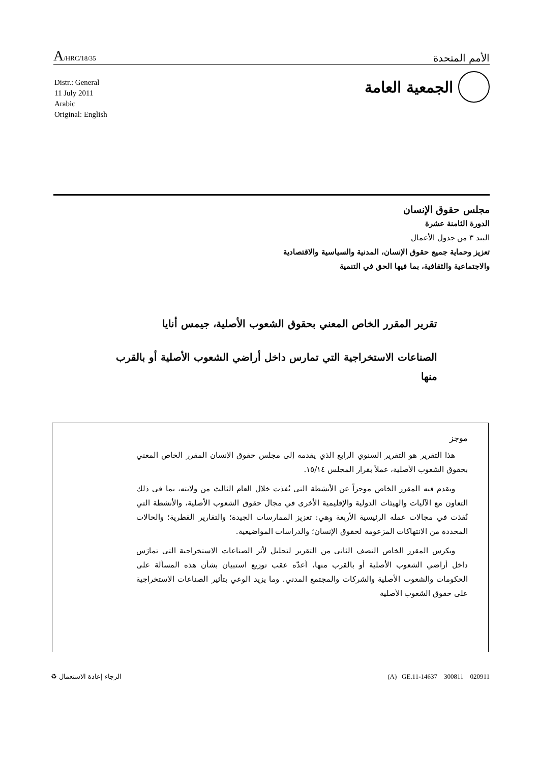A/HRC/18/35 الأمم المتحدة
الجمعية العامة
Distr.: General
11 July 2011
Arabic
Original: English
مجلس حقوق الإنسان
الدورة الثامنة عشرة
البند ٣ من جدول الأعمال
تعزيز وحماية جميع حقوق الإنسان، المدنية والسياسية والاقتصادية
والاجتماعية والثقافية، بما فيها الحق في التنمية
تقرير المقرر الخاص المعني بحقوق الشعوب الأصلية، جيمس أنايا
الصناعات الاستخراجية التي تمارس داخل أراضي الشعوب الأصلية أو بالقرب منها
موجز
هذا التقرير هو التقرير السنوي الرابع الذي يقدمه إلى مجلس حقوق الإنسان المقرر الخاص المعني بحقوق الشعوب الأصلية، عملاً بقرار المجلس ١٥/١٤.
ويقدم فيه المقرر الخاص موجزاً عن الأنشطة التي نُفذت خلال العام الثالث من ولايته، بما في ذلك التعاون مع الآليات والهيئات الدولية والإقليمية الأخرى في مجال حقوق الشعوب الأصلية، والأنشطة التي نُفذت في مجالات عمله الرئيسية الأربعة وهي: تعزيز الممارسات الجيدة؛ والتقارير القطرية؛ والحالات المحددة من الانتهاكات المزعومة لحقوق الإنسان؛ والدراسات المواضيعية.
ويكرس المقرر الخاص النصف الثاني من التقرير لتحليل لأثر الصناعات الاستخراجية التي تمارَس داخل أراضي الشعوب الأصلية أو بالقرب منها، أعدّه عقب توزيع استبيان بشأن هذه المسألة على الحكومات والشعوب الأصلية والشركات والمجتمع المدني. وما يزيد الوعي بتأثير الصناعات الاستخراجية على حقوق الشعوب الأصلية
الرجاء إعادة الاستعمال ♻ (A) GE.11-14637 300811 020911